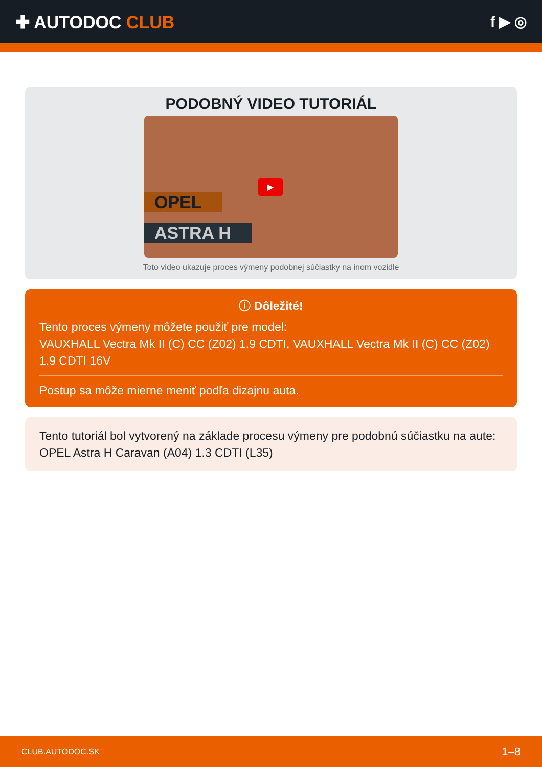✚ AUTODOC CLUB
f ▶ ◎
PODOBNÝ VIDEO TUTORIÁL
OPEL
ASTRA H
▶
Toto video ukazuje proces výmeny podobnej súčiastky na inom vozidle
ⓘ Dôležité!
Tento proces výmeny môžete použiť pre model:
VAUXHALL Vectra Mk II (C) CC (Z02) 1.9 CDTI, VAUXHALL Vectra Mk II (C) CC (Z02) 1.9 CDTI 16V
Postup sa môže mierne meniť podľa dizajnu auta.
Tento tutoriál bol vytvorený na základe procesu výmeny pre podobnú súčiastku na aute: OPEL Astra H Caravan (A04) 1.3 CDTI (L35)
CLUB.AUTODOC.SK 1–8